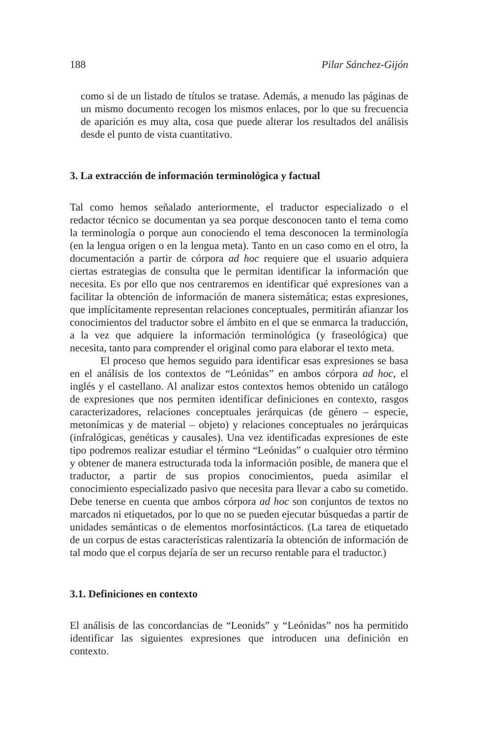188 Pilar Sánchez-Gijón
como si de un listado de títulos se tratase. Además, a menudo las páginas de un mismo documento recogen los mismos enlaces, por lo que su frecuencia de aparición es muy alta, cosa que puede alterar los resultados del análisis desde el punto de vista cuantitativo.
3. La extracción de información terminológica y factual
Tal como hemos señalado anteriormente, el traductor especializado o el redactor técnico se documentan ya sea porque desconocen tanto el tema como la terminología o porque aun conociendo el tema desconocen la terminología (en la lengua origen o en la lengua meta). Tanto en un caso como en el otro, la documentación a partir de córpora ad hoc requiere que el usuario adquiera ciertas estrategias de consulta que le permitan identificar la información que necesita. Es por ello que nos centraremos en identificar qué expresiones van a facilitar la obtención de información de manera sistemática; estas expresiones, que implícitamente representan relaciones conceptuales, permitirán afianzar los conocimientos del traductor sobre el ámbito en el que se enmarca la traducción, a la vez que adquiere la información terminológica (y fraseológica) que necesita, tanto para comprender el original como para elaborar el texto meta.
El proceso que hemos seguido para identificar esas expresiones se basa en el análisis de los contextos de “Leónidas” en ambos córpora ad hoc, el inglés y el castellano. Al analizar estos contextos hemos obtenido un catálogo de expresiones que nos permiten identificar definiciones en contexto, rasgos caracterizadores, relaciones conceptuales jerárquicas (de género – especie, metonímicas y de material – objeto) y relaciones conceptuales no jerárquicas (infralógicas, genéticas y causales). Una vez identificadas expresiones de este tipo podremos realizar estudiar el término “Leónidas” o cualquier otro término y obtener de manera estructurada toda la información posible, de manera que el traductor, a partir de sus propios conocimientos, pueda asimilar el conocimiento especializado pasivo que necesita para llevar a cabo su cometido. Debe tenerse en cuenta que ambos córpora ad hoc son conjuntos de textos no marcados ni etiquetados, por lo que no se pueden ejecutar búsquedas a partir de unidades semánticas o de elementos morfosintácticos. (La tarea de etiquetado de un corpus de estas características ralentizaría la obtención de información de tal modo que el corpus dejaría de ser un recurso rentable para el traductor.)
3.1. Definiciones en contexto
El análisis de las concordancias de “Leonids” y “Leónidas” nos ha permitido identificar las siguientes expresiones que introducen una definición en contexto.